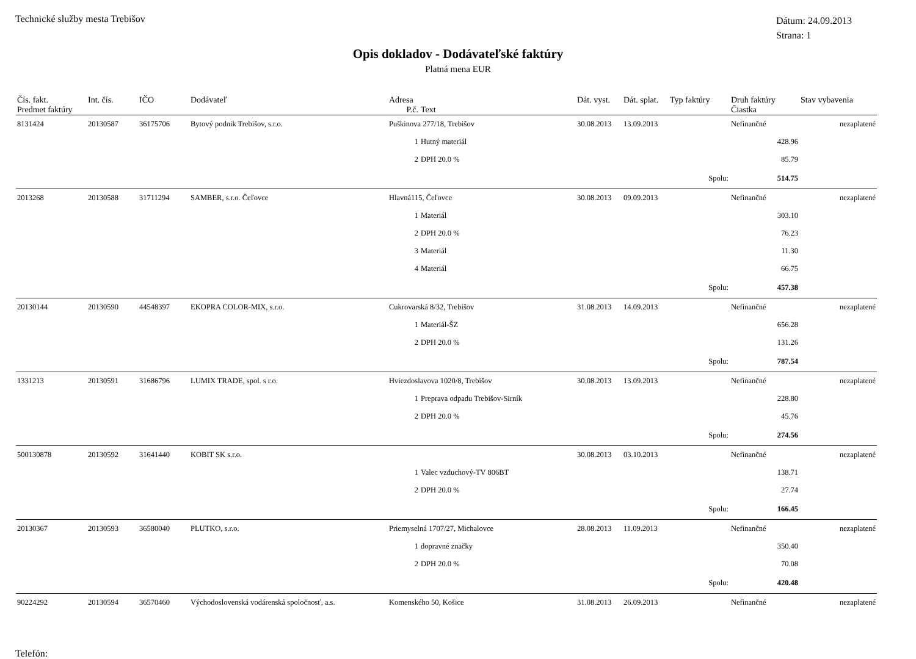Technické služby mesta Trebišov
Dátum: 24.09.2013
Strana: 1
Opis dokladov - Dodávateľské faktúry
Platná mena EUR
| Čís. fakt. | Int. čís. | IČO | Dodávateľ | Adresa | | Dát. vyst. | Dát. splat. | Typ faktúry | Druh faktúry | Stav vybavenia |
| --- | --- | --- | --- | --- | --- | --- | --- | --- | --- | --- |
| Predmet faktúry | | | | P.č. | Text | | | | Čiastka | |
| 8131424 | 20130587 | 36175706 | Bytový podnik Trebišov, s.r.o. | Puškinova 277/18, Trebišov | | 30.08.2013 | 13.09.2013 | | Nefinančné | nezaplatené |
| | | | | 1 | Hutný materiál | | | | 428.96 | |
| | | | | 2 | DPH 20.0 % | | | | 85.79 | |
| | | | | | | | | Spolu: | 514.75 | |
| 2013268 | 20130588 | 31711294 | SAMBER, s.r.o. Čeľovce | Hlavná115, Čeľovce | | 30.08.2013 | 09.09.2013 | | Nefinančné | nezaplatené |
| | | | | 1 | Materiál | | | | 303.10 | |
| | | | | 2 | DPH 20.0 % | | | | 76.23 | |
| | | | | 3 | Materiál | | | | 11.30 | |
| | | | | 4 | Materiál | | | | 66.75 | |
| | | | | | | | | Spolu: | 457.38 | |
| 20130144 | 20130590 | 44548397 | EKOPRA COLOR-MIX, s.r.o. | Cukrovarská 8/32, Trebišov | | 31.08.2013 | 14.09.2013 | | Nefinančné | nezaplatené |
| | | | | 1 | Materiál-ŠZ | | | | 656.28 | |
| | | | | 2 | DPH 20.0 % | | | | 131.26 | |
| | | | | | | | | Spolu: | 787.54 | |
| 1331213 | 20130591 | 31686796 | LUMIX TRADE, spol. s r.o. | Hviezdoslavova 1020/8, Trebišov | | 30.08.2013 | 13.09.2013 | | Nefinančné | nezaplatené |
| | | | | 1 | Preprava odpadu Trebišov-Sirník | | | | 228.80 | |
| | | | | 2 | DPH 20.0 % | | | | 45.76 | |
| | | | | | | | | Spolu: | 274.56 | |
| 500130878 | 20130592 | 31641440 | KOBIT SK s.r.o. | | | 30.08.2013 | 03.10.2013 | | Nefinančné | nezaplatené |
| | | | | 1 | Valec vzduchový-TV 806BT | | | | 138.71 | |
| | | | | 2 | DPH 20.0 % | | | | 27.74 | |
| | | | | | | | | Spolu: | 166.45 | |
| 20130367 | 20130593 | 36580040 | PLUTKO, s.r.o. | Priemyselná 1707/27, Michalovce | | 28.08.2013 | 11.09.2013 | | Nefinančné | nezaplatené |
| | | | | 1 | dopravné značky | | | | 350.40 | |
| | | | | 2 | DPH 20.0 % | | | | 70.08 | |
| | | | | | | | | Spolu: | 420.48 | |
| 90224292 | 20130594 | 36570460 | Východoslovenská vodárenská spoločnosť, a.s. | Komenského 50, Košice | | 31.08.2013 | 26.09.2013 | | Nefinančné | nezaplatené |
Telefón: